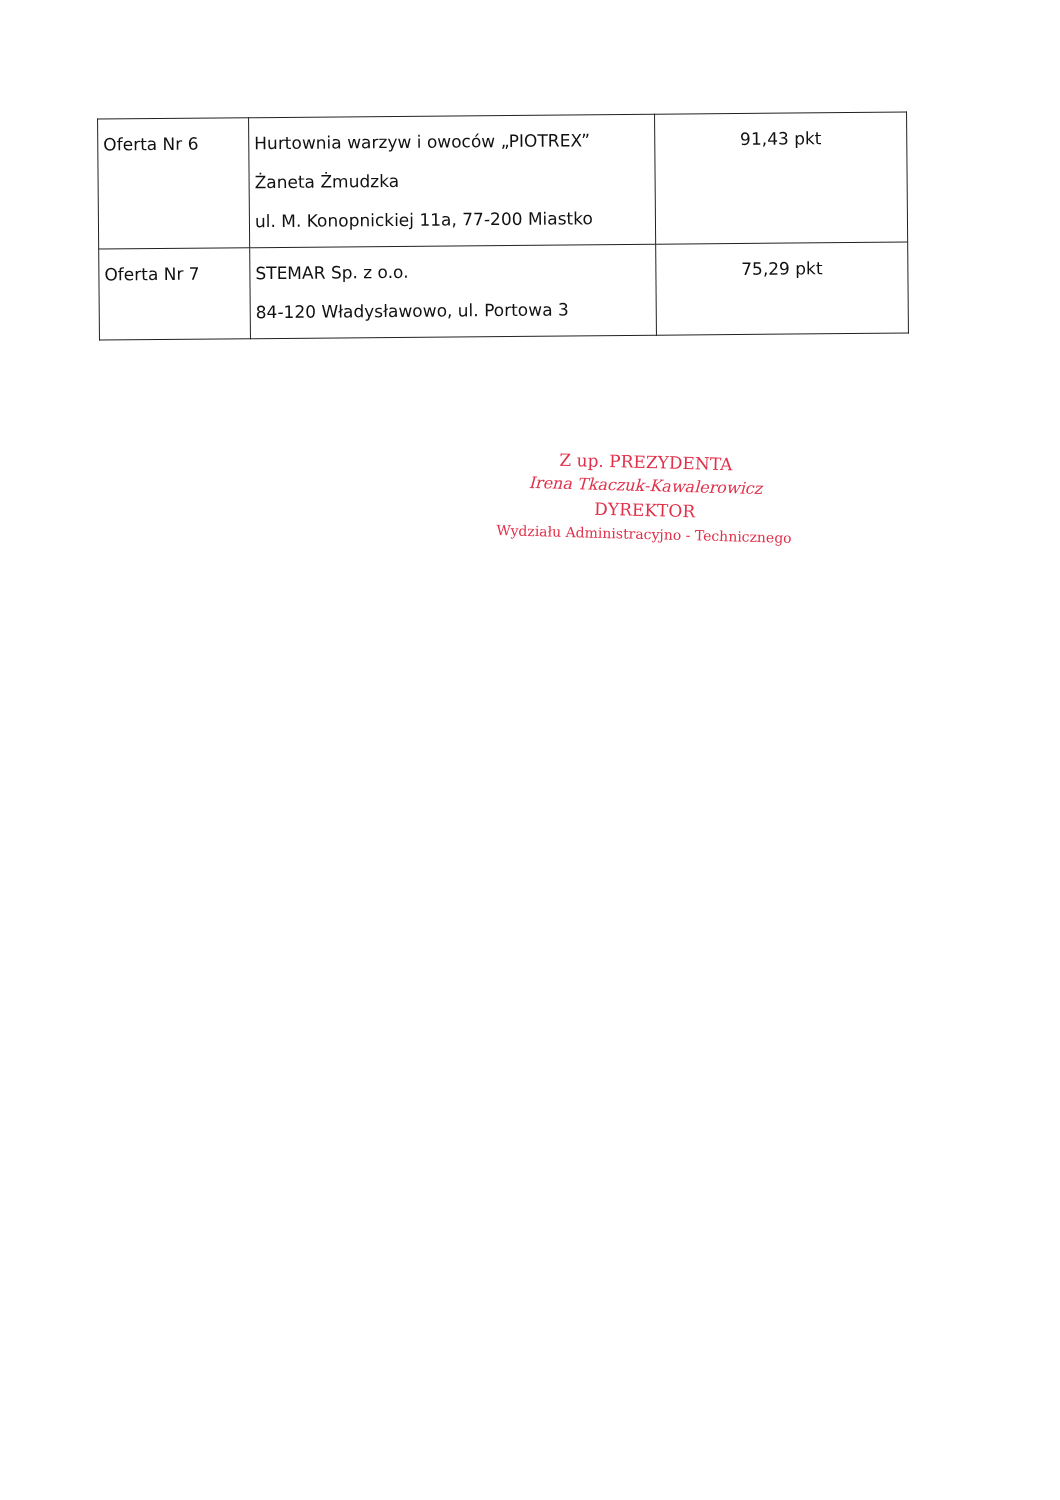| Oferta Nr 6 | Hurtownia warzyw i owoców „PIOTREX” Żaneta Żmudzka ul. M. Konopnickiej 11a, 77-200 Miastko | 91,43 pkt |
| Oferta Nr 7 | STEMAR Sp. z o.o. 84-120 Władysławowo, ul. Portowa 3 | 75,29 pkt |
Z up. PREZYDENTA
Irena Tkaczuk-Kawalerowicz
DYREKTOR
Wydziału Administracyjno - Technicznego